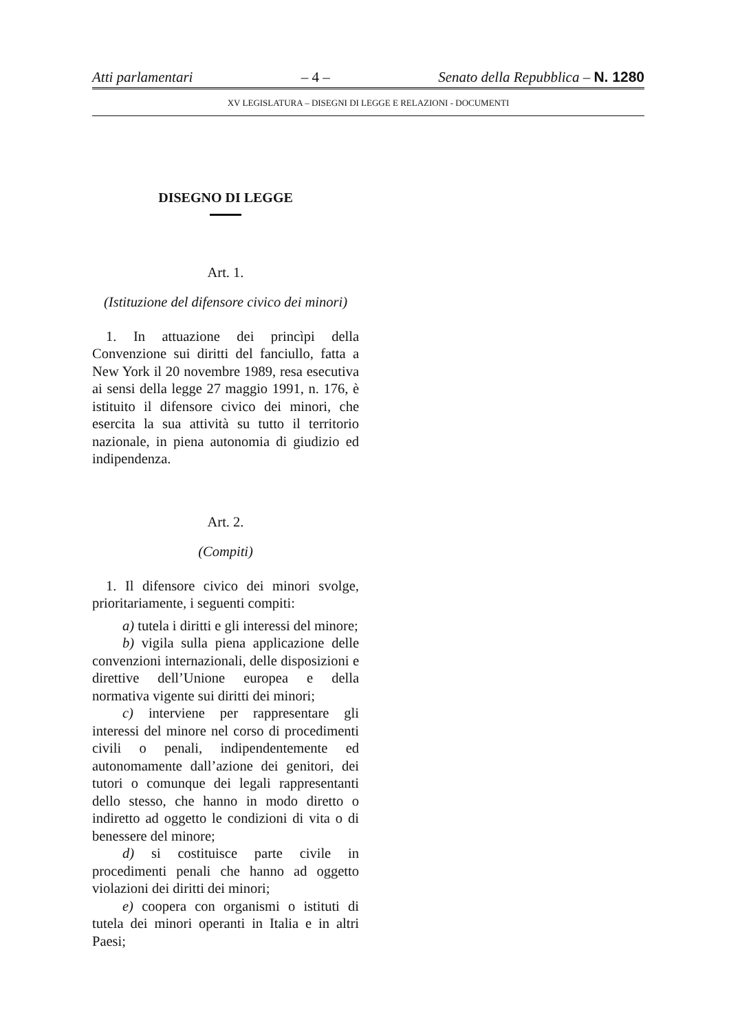Atti parlamentari – 4 – Senato della Repubblica – N. 1280
XV LEGISLATURA – DISEGNI DI LEGGE E RELAZIONI - DOCUMENTI
DISEGNO DI LEGGE
Art. 1.
(Istituzione del difensore civico dei minori)
1. In attuazione dei princìpi della Convenzione sui diritti del fanciullo, fatta a New York il 20 novembre 1989, resa esecutiva ai sensi della legge 27 maggio 1991, n. 176, è istituito il difensore civico dei minori, che esercita la sua attività su tutto il territorio nazionale, in piena autonomia di giudizio ed indipendenza.
Art. 2.
(Compiti)
1. Il difensore civico dei minori svolge, prioritariamente, i seguenti compiti:
a) tutela i diritti e gli interessi del minore;
b) vigila sulla piena applicazione delle convenzioni internazionali, delle disposizioni e direttive dell’Unione europea e della normativa vigente sui diritti dei minori;
c) interviene per rappresentare gli interessi del minore nel corso di procedimenti civili o penali, indipendentemente ed autonomamente dall’azione dei genitori, dei tutori o comunque dei legali rappresentanti dello stesso, che hanno in modo diretto o indiretto ad oggetto le condizioni di vita o di benessere del minore;
d) si costituisce parte civile in procedimenti penali che hanno ad oggetto violazioni dei diritti dei minori;
e) coopera con organismi o istituti di tutela dei minori operanti in Italia e in altri Paesi;